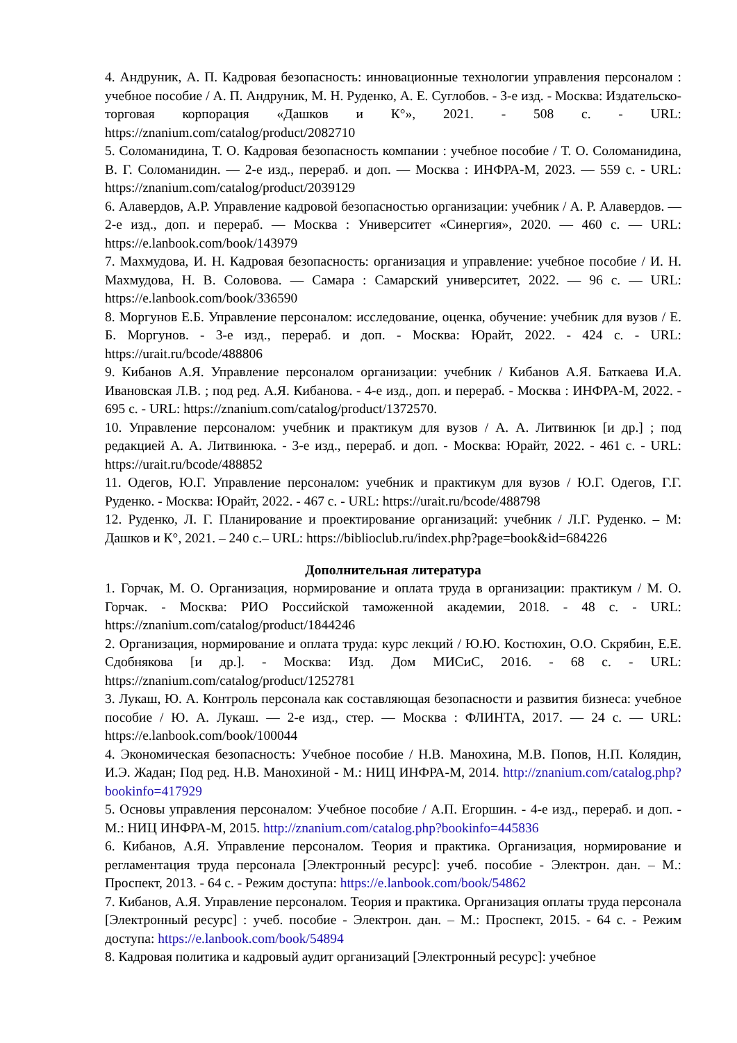4. Андруник, А. П. Кадровая безопасность: инновационные технологии управления персоналом : учебное пособие / А. П. Андруник, М. Н. Руденко, А. Е. Суглобов. - 3-е изд. - Москва: Издательско-торговая корпорация «Дашков и К°», 2021. - 508 с. - URL: https://znanium.com/catalog/product/2082710
5. Соломанидина, Т. О. Кадровая безопасность компании : учебное пособие / Т. О. Соломанидина, В. Г. Соломанидин. — 2-е изд., перераб. и доп. — Москва : ИНФРА-М, 2023. — 559 с. - URL: https://znanium.com/catalog/product/2039129
6. Алавердов, А.Р. Управление кадровой безопасностью организации: учебник / А. Р. Алавердов. — 2-е изд., доп. и перераб. — Москва : Университет «Синергия», 2020. — 460 с. — URL: https://e.lanbook.com/book/143979
7. Махмудова, И. Н. Кадровая безопасность: организация и управление: учебное пособие / И. Н. Махмудова, Н. В. Соловова. — Самара : Самарский университет, 2022. — 96 с. — URL: https://e.lanbook.com/book/336590
8. Моргунов Е.Б. Управление персоналом: исследование, оценка, обучение: учебник для вузов / Е. Б. Моргунов. - 3-е изд., перераб. и доп. - Москва: Юрайт, 2022. - 424 с. - URL: https://urait.ru/bcode/488806
9. Кибанов А.Я. Управление персоналом организации: учебник / Кибанов А.Я. Баткаева И.А. Ивановская Л.В. ; под ред. А.Я. Кибанова. - 4-е изд., доп. и перераб. - Москва : ИНФРА-М, 2022. - 695 с. - URL: https://znanium.com/catalog/product/1372570.
10. Управление персоналом: учебник и практикум для вузов / А. А. Литвинюк [и др.] ; под редакцией А. А. Литвинюка. - 3-е изд., перераб. и доп. - Москва: Юрайт, 2022. - 461 с. - URL: https://urait.ru/bcode/488852
11. Одегов, Ю.Г. Управление персоналом: учебник и практикум для вузов / Ю.Г. Одегов, Г.Г. Руденко. - Москва: Юрайт, 2022. - 467 с. - URL: https://urait.ru/bcode/488798
12. Руденко, Л. Г. Планирование и проектирование организаций: учебник / Л.Г. Руденко. – М: Дашков и К°, 2021. – 240 с.– URL: https://biblioclub.ru/index.php?page=book&id=684226
Дополнительная литература
1. Горчак, М. О. Организация, нормирование и оплата труда в организации: практикум / М. О. Горчак. - Москва: РИО Российской таможенной академии, 2018. - 48 с. - URL: https://znanium.com/catalog/product/1844246
2. Организация, нормирование и оплата труда: курс лекций / Ю.Ю. Костюхин, О.О. Скрябин, Е.Е. Сдобнякова [и др.]. - Москва: Изд. Дом МИСиС, 2016. - 68 с. - URL: https://znanium.com/catalog/product/1252781
3. Лукаш, Ю. А. Контроль персонала как составляющая безопасности и развития бизнеса: учебное пособие / Ю. А. Лукаш. — 2-е изд., стер. — Москва : ФЛИНТА, 2017. — 24 с. — URL: https://e.lanbook.com/book/100044
4. Экономическая безопасность: Учебное пособие / Н.В. Манохина, М.В. Попов, Н.П. Колядин, И.Э. Жадан; Под ред. Н.В. Манохиной - М.: НИЦ ИНФРА-М, 2014. http://znanium.com/catalog.php?bookinfo=417929
5. Основы управления персоналом: Учебное пособие / А.П. Егоршин. - 4-е изд., перераб. и доп. - М.: НИЦ ИНФРА-М, 2015. http://znanium.com/catalog.php?bookinfo=445836
6. Кибанов, А.Я. Управление персоналом. Теория и практика. Организация, нормирование и регламентация труда персонала [Электронный ресурс]: учеб. пособие - Электрон. дан. – М.: Проспект, 2013. - 64 с. - Режим доступа: https://e.lanbook.com/book/54862
7. Кибанов, А.Я. Управление персоналом. Теория и практика. Организация оплаты труда персонала [Электронный ресурс] : учеб. пособие - Электрон. дан. – М.: Проспект, 2015. - 64 с. - Режим доступа: https://e.lanbook.com/book/54894
8. Кадровая политика и кадровый аудит организаций [Электронный ресурс]: учебное